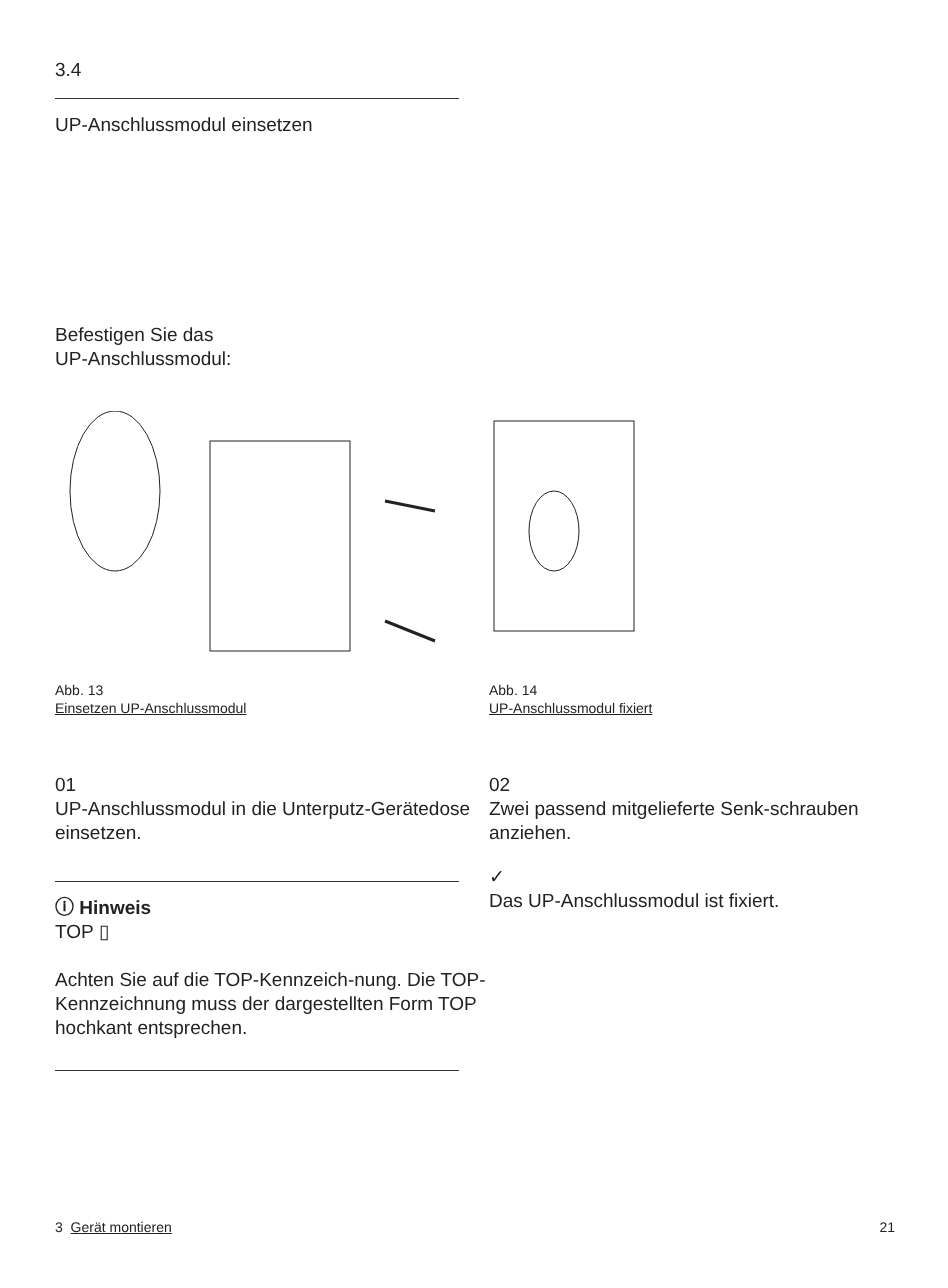3.4
UP-Anschlussmodul einsetzen
Befestigen Sie das
UP-Anschlussmodul:
Abb. 13
Einsetzen UP-Anschlussmodul
Abb. 14
UP-Anschlussmodul fixiert
01
UP-Anschlussmodul in die Unterputz-Gerätedose einsetzen.
ⓘ Hinweis
TOP ▯
Achten Sie auf die TOP-Kennzeich-nung. Die TOP-Kennzeichnung muss der dargestellten Form TOP hochkant entsprechen.
02
Zwei passend mitgelieferte Senk-schrauben anziehen.
✓
Das UP-Anschlussmodul ist fixiert.
3 Gerät montieren 21